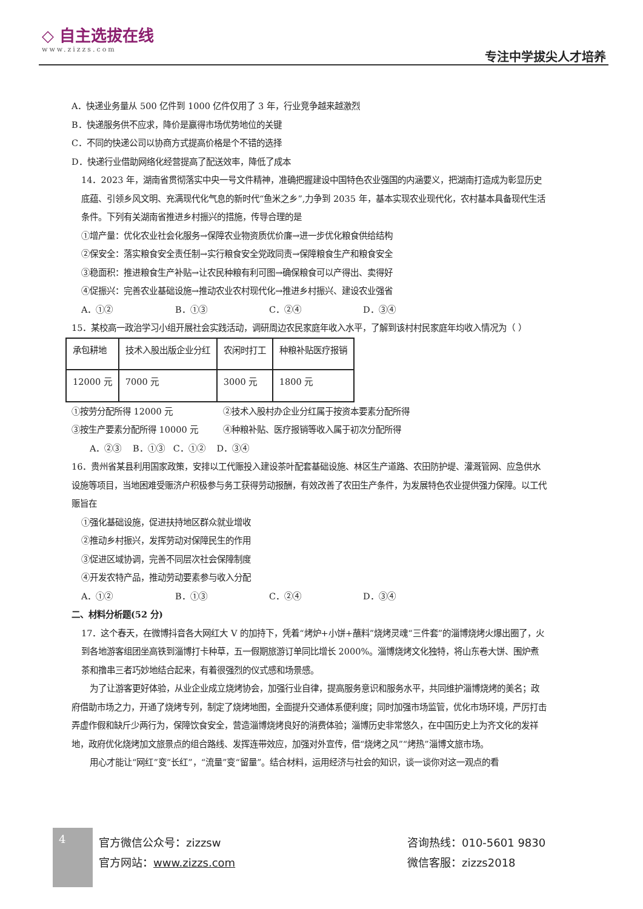◇ 自主选拔在线
www.zizzs.com
专注中学拔尖人才培养
A．快递业务量从 500 亿件到 1000 亿件仅用了 3 年，行业竞争越来越激烈
B．快递服务供不应求，降价是赢得市场优势地位的关键
C．不同的快递公司以协商方式提高价格是个不错的选择
D．快递行业借助网络化经营提高了配送效率，降低了成本
14．2023 年，湖南省贯彻落实中央一号文件精神，准确把握建设中国特色农业强国的内涵要义，把湖南打造成为彰显历史底蕴、引领乡风文明、充满现代化气息的新时代“鱼米之乡”,力争到 2035 年，基本实现农业现代化，农村基本具备现代生活条件。下列有关湖南省推进乡村振兴的措施，传导合理的是
①增产量：优化农业社会化服务→保障农业物资质优价廉→进一步优化粮食供给结构
②保安全：落实粮食安全责任制→实行粮食安全党政同责→保障粮食生产和粮食安全
③稳面积：推进粮食生产补贴→让农民种粮有利可图→确保粮食可以产得出、卖得好
④促振兴：完善农业基础设施→推动农业农村现代化→推进乡村振兴、建设农业强省
A．①② B．①③ C．②④ D．③④
15．某校高一政治学习小组开展社会实践活动，调研周边农民家庭年收入水平，了解到该村村民家庭年均收入情况为（ ）
| 承包耕地 | 技术入股出版企业分红 | 农闲时打工 | 种粮补贴医疗报销 |
| 12000 元 | 7000 元 | 3000 元 | 1800 元 |
①按劳分配所得 12000 元 ②技术入股村办企业分红属于按资本要素分配所得
③按生产要素分配所得 10000 元 ④种粮补贴、医疗报销等收入属于初次分配所得
A．②③　 B．①③　C．①②　 D．③④
16．贵州省某县利用国家政策，安排以工代赈投入建设茶叶配套基础设施、林区生产道路、农田防护堤、灌溉管网、应急供水设施等项目，当地困难受赈济户积极参与务工获得劳动报酬，有效改善了农田生产条件，为发展特色农业提供强力保障。以工代赈旨在
①强化基础设施，促进扶持地区群众就业增收
②推动乡村振兴，发挥劳动对保障民生的作用
③促进区域协调，完善不同层次社会保障制度
④开发农特产品，推动劳动要素参与收入分配
A．①② B．①③ C．②④ D．③④
二、材料分析题(52 分)
17．这个春天，在微博抖音各大网红大 V 的加持下，凭着“烤炉+小饼+蘸料”烧烤灵魂“三件套”的淄博烧烤火爆出圈了，火到各地游客组团坐高铁到淄博打卡种草，五一假期旅游订单同比增长 2000%。淄博烧烤文化独特，将山东卷大饼、围炉煮茶和撸串三者巧妙地结合起来，有着很强烈的仪式感和场景感。
为了让游客更好体验，从业企业成立烧烤协会，加强行业自律，提高服务意识和服务水平，共同维护淄博烧烤的美名；政府借助市场之力，开通了烧烤专列，制定了烧烤地图，全面提升交通体系便利度；同时加强市场监管，优化市场环境，严厉打击弄虚作假和缺斤少两行为，保障饮食安全，营造淄博烧烤良好的消费体验；淄博历史非常悠久，在中国历史上为齐文化的发祥地，政府优化烧烤加文旅景点的组合路线、发挥连带效应，加强对外宣传，借“烧烤之风”“烤热”淄博文旅市场。
用心才能让“网红”变“长红”，“流量”变“留量”。结合材料，运用经济与社会的知识，谈一谈你对这一观点的看
4
官方微信公众号：zizzsw
官方网站：www.zizzs.com
咨询热线：010-5601 9830
微信客服：zizzs2018